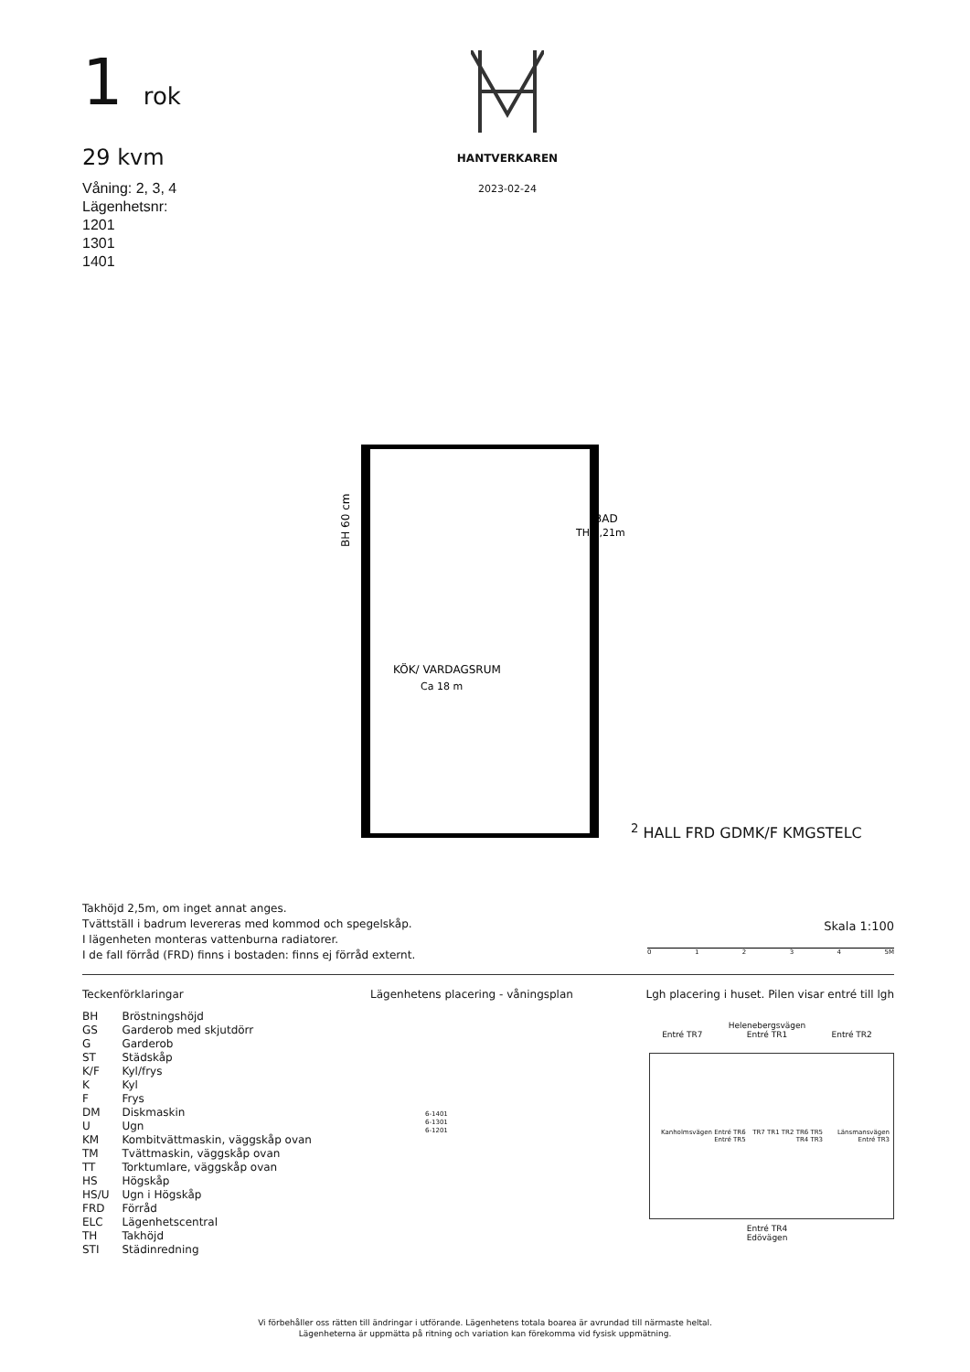1 rok
29 kvm
Våning: 2, 3, 4
Lägenhetsnr:
1201
1301
1401
HANTVERKAREN
2023-02-24
BH 60 cm
BAD
TH 2,21m
KÖK/ VARDAGSRUM
Ca 18 m2
HALL
FRD
G
DM
K/F
KM
G
ST
ELC
Takhöjd 2,5m, om inget annat anges.
Tvättställ i badrum levereras med kommod och spegelskåp.
I lägenheten monteras vattenburna radiatorer.
I de fall förråd (FRD) finns i bostaden: finns ej förråd externt.
Skala 1:100
01234 5M
Teckenförklaringar
| BH | Bröstningshöjd |
| GS | Garderob med skjutdörr |
| G | Garderob |
| ST | Städskåp |
| K/F | Kyl/frys |
| K | Kyl |
| F | Frys |
| DM | Diskmaskin |
| U | Ugn |
| KM | Kombitvättmaskin, väggskåp ovan |
| TM | Tvättmaskin, väggskåp ovan |
| TT | Torktumlare, väggskåp ovan |
| HS | Högskåp |
| HS/U | Ugn i Högskåp |
| FRD | Förråd |
| ELC | Lägenhetscentral |
| TH | Takhöjd |
| STI | Städinredning |
Lägenhetens placering - våningsplan
6-1401
6-1301
6-1201
Lgh placering i huset. Pilen visar entré till lgh
Helenebergsvägen
Entré TR7 Entré TR1 Entré TR2
Kanholmsvägen Entré TR6 Entré TR5 TR7 TR1 TR2 TR6 TR5 TR4 TR3 Länsmansvägen Entré TR3
Entré TR4
Edövägen
Vi förbehåller oss rätten till ändringar i utförande. Lägenhetens totala boarea är avrundad till närmaste heltal.
Lägenheterna är uppmätta på ritning och variation kan förekomma vid fysisk uppmätning.